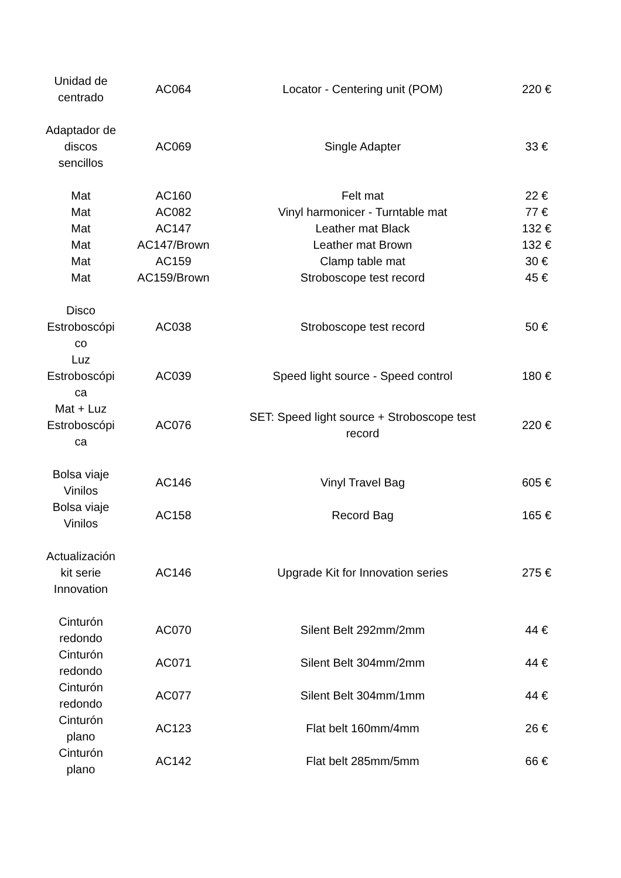| Unidad de centrado | AC064 | Locator - Centering unit (POM) | 220 € |
| Adaptador de discos sencillos | AC069 | Single Adapter | 33 € |
| Mat | AC160 | Felt mat | 22 € |
| Mat | AC082 | Vinyl harmonicer - Turntable mat | 77 € |
| Mat | AC147 | Leather mat Black | 132 € |
| Mat | AC147/Brown | Leather mat Brown | 132 € |
| Mat | AC159 | Clamp table mat | 30 € |
| Mat | AC159/Brown | Stroboscope test record | 45 € |
| Disco Estroboscópi co | AC038 | Stroboscope test record | 50 € |
| Luz Estroboscópi ca | AC039 | Speed light source - Speed control | 180 € |
| Mat + Luz Estroboscópi ca | AC076 | SET: Speed light source + Stroboscope test record | 220 € |
| Bolsa viaje Vinilos | AC146 | Vinyl Travel Bag | 605 € |
| Bolsa viaje Vinilos | AC158 | Record Bag | 165 € |
| Actualización kit serie Innovation | AC146 | Upgrade Kit for Innovation series | 275 € |
| Cinturón redondo | AC070 | Silent Belt 292mm/2mm | 44 € |
| Cinturón redondo | AC071 | Silent Belt 304mm/2mm | 44 € |
| Cinturón redondo | AC077 | Silent Belt 304mm/1mm | 44 € |
| Cinturón plano | AC123 | Flat belt 160mm/4mm | 26 € |
| Cinturón plano | AC142 | Flat belt 285mm/5mm | 66 € |